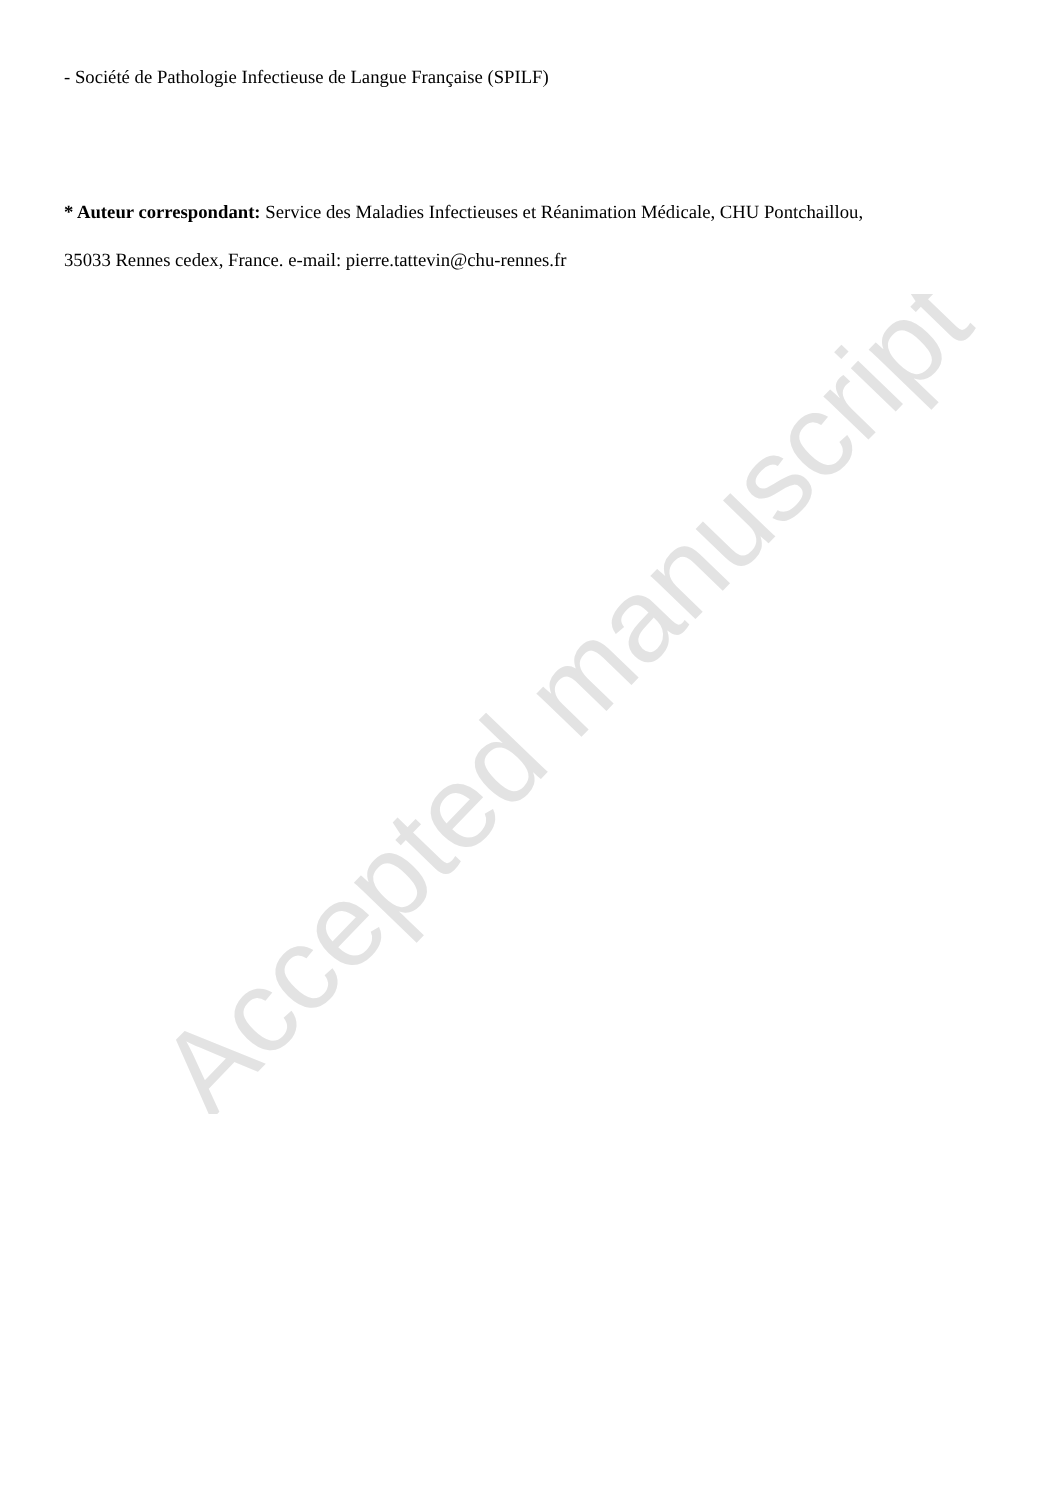- Société de Pathologie Infectieuse de Langue Française (SPILF)
* Auteur correspondant: Service des Maladies Infectieuses et Réanimation Médicale, CHU Pontchaillou,
35033 Rennes cedex, France. e-mail: pierre.tattevin@chu-rennes.fr
Accepted manuscript